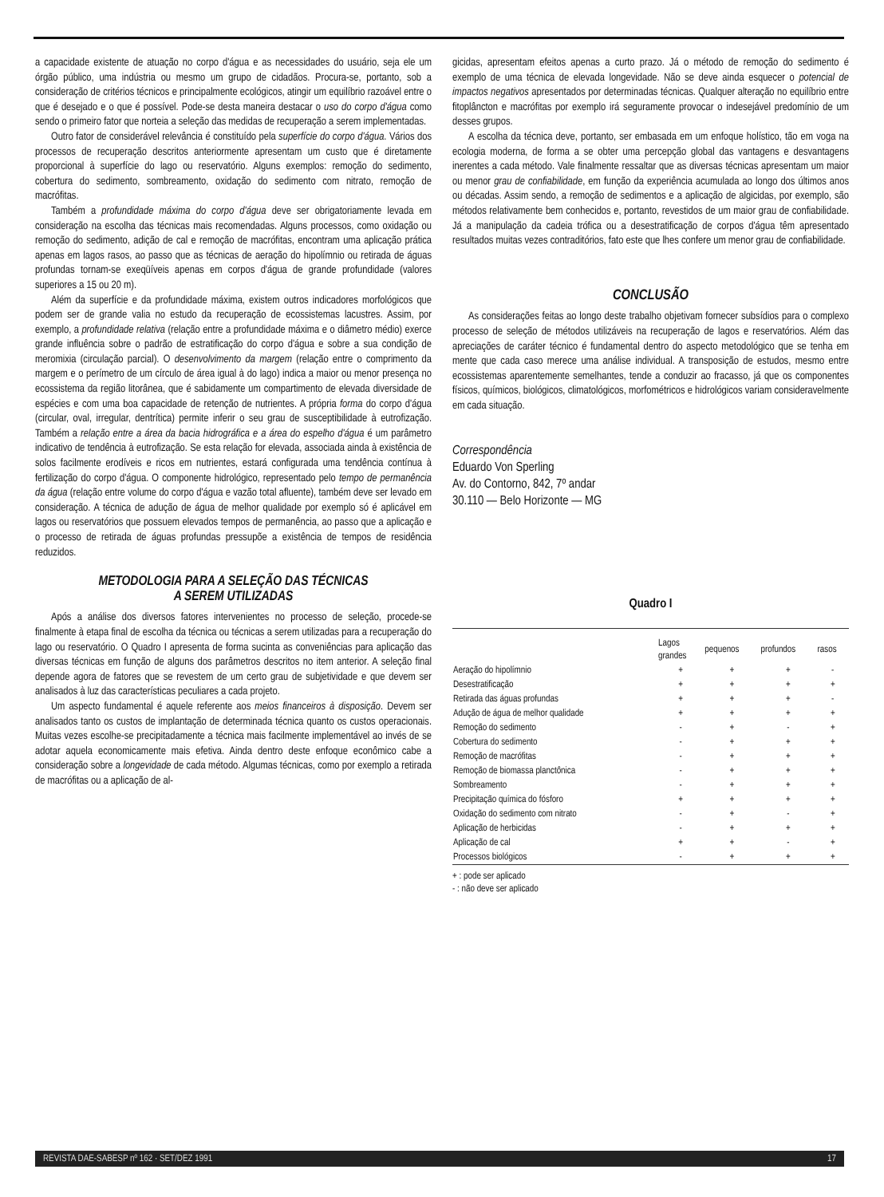a capacidade existente de atuação no corpo d'água e as necessidades do usuário, seja ele um órgão público, uma indústria ou mesmo um grupo de cidadãos. Procura-se, portanto, sob a consideração de critérios técnicos e principalmente ecológicos, atingir um equilíbrio razoável entre o que é desejado e o que é possível. Pode-se desta maneira destacar o uso do corpo d'água como sendo o primeiro fator que norteia a seleção das medidas de recuperação a serem implementadas.
Outro fator de considerável relevância é constituído pela superfície do corpo d'água. Vários dos processos de recuperação descritos anteriormente apresentam um custo que é diretamente proporcional à superfície do lago ou reservatório. Alguns exemplos: remoção do sedimento, cobertura do sedimento, sombreamento, oxidação do sedimento com nitrato, remoção de macrófitas.
Também a profundidade máxima do corpo d'água deve ser obrigatoriamente levada em consideração na escolha das técnicas mais recomendadas. Alguns processos, como oxidação ou remoção do sedimento, adição de cal e remoção de macrófitas, encontram uma aplicação prática apenas em lagos rasos, ao passo que as técnicas de aeração do hipolímnio ou retirada de águas profundas tornam-se exeqüíveis apenas em corpos d'água de grande profundidade (valores superiores a 15 ou 20 m).
Além da superfície e da profundidade máxima, existem outros indicadores morfológicos que podem ser de grande valia no estudo da recuperação de ecossistemas lacustres. Assim, por exemplo, a profundidade relativa (relação entre a profundidade máxima e o diâmetro médio) exerce grande influência sobre o padrão de estratificação do corpo d'água e sobre a sua condição de meromixia (circulação parcial). O desenvolvimento da margem (relação entre o comprimento da margem e o perímetro de um círculo de área igual à do lago) indica a maior ou menor presença no ecossistema da região litorânea, que é sabidamente um compartimento de elevada diversidade de espécies e com uma boa capacidade de retenção de nutrientes. A própria forma do corpo d'água (circular, oval, irregular, dentrítica) permite inferir o seu grau de susceptibilidade à eutrofização. Também a relação entre a área da bacia hidrográfica e a área do espelho d'água é um parâmetro indicativo de tendência à eutrofização. Se esta relação for elevada, associada ainda à existência de solos facilmente erodíveis e ricos em nutrientes, estará configurada uma tendência contínua à fertilização do corpo d'água. O componente hidrológico, representado pelo tempo de permanência da água (relação entre volume do corpo d'água e vazão total afluente), também deve ser levado em consideração. A técnica de adução de água de melhor qualidade por exemplo só é aplicável em lagos ou reservatórios que possuem elevados tempos de permanência, ao passo que a aplicação e o processo de retirada de águas profundas pressupõe a existência de tempos de residência reduzidos.
METODOLOGIA PARA A SELEÇÃO DAS TÉCNICAS
A SEREM UTILIZADAS
Após a análise dos diversos fatores intervenientes no processo de seleção, procede-se finalmente à etapa final de escolha da técnica ou técnicas a serem utilizadas para a recuperação do lago ou reservatório. O Quadro I apresenta de forma sucinta as conveniências para aplicação das diversas técnicas em função de alguns dos parâmetros descritos no item anterior. A seleção final depende agora de fatores que se revestem de um certo grau de subjetividade e que devem ser analisados à luz das características peculiares a cada projeto.
Um aspecto fundamental é aquele referente aos meios financeiros à disposição. Devem ser analisados tanto os custos de implantação de determinada técnica quanto os custos operacionais. Muitas vezes escolhe-se precipitadamente a técnica mais facilmente implementável ao invés de se adotar aquela economicamente mais efetiva. Ainda dentro deste enfoque econômico cabe a consideração sobre a longevidade de cada método. Algumas técnicas, como por exemplo a retirada de macrófitas ou a aplicação de al-
gicidas, apresentam efeitos apenas a curto prazo. Já o método de remoção do sedimento é exemplo de uma técnica de elevada longevidade. Não se deve ainda esquecer o potencial de impactos negativos apresentados por determinadas técnicas. Qualquer alteração no equilíbrio entre fitoplâncton e macrófitas por exemplo irá seguramente provocar o indesejável predomínio de um desses grupos.
A escolha da técnica deve, portanto, ser embasada em um enfoque holístico, tão em voga na ecologia moderna, de forma a se obter uma percepção global das vantagens e desvantagens inerentes a cada método. Vale finalmente ressaltar que as diversas técnicas apresentam um maior ou menor grau de confiabilidade, em função da experiência acumulada ao longo dos últimos anos ou décadas. Assim sendo, a remoção de sedimentos e a aplicação de algicidas, por exemplo, são métodos relativamente bem conhecidos e, portanto, revestidos de um maior grau de confiabilidade. Já a manipulação da cadeia trófica ou a desestratificação de corpos d'água têm apresentado resultados muitas vezes contraditórios, fato este que lhes confere um menor grau de confiabilidade.
CONCLUSÃO
As considerações feitas ao longo deste trabalho objetivam fornecer subsídios para o complexo processo de seleção de métodos utilizáveis na recuperação de lagos e reservatórios. Além das apreciações de caráter técnico é fundamental dentro do aspecto metodológico que se tenha em mente que cada caso merece uma análise individual. A transposição de estudos, mesmo entre ecossistemas aparentemente semelhantes, tende a conduzir ao fracasso, já que os componentes físicos, químicos, biológicos, climatológicos, morfométricos e hidrológicos variam consideravelmente em cada situação.
Correspondência
Eduardo Von Sperling
Av. do Contorno, 842, 7º andar
30.110 — Belo Horizonte — MG
Quadro I
| | Lagos grandes | pequenos | profundos | rasos |
| --- | --- | --- | --- | --- |
| Aeração do hipolímnio | + | + | + | - |
| Desestratificação | + | + | + | + |
| Retirada das águas profundas | + | + | + | - |
| Adução de água de melhor qualidade | + | + | + | + |
| Remoção do sedimento | - | + | - | + |
| Cobertura do sedimento | - | + | + | + |
| Remoção de macrófitas | - | + | + | + |
| Remoção de biomassa planctônica | - | + | + | + |
| Sombreamento | - | + | + | + |
| Precipitação química do fósforo | + | + | + | + |
| Oxidação do sedimento com nitrato | - | + | - | + |
| Aplicação de herbicidas | - | + | + | + |
| Aplicação de cal | + | + | - | + |
| Processos biológicos | - | + | + | + |
+ : pode ser aplicado
- : não deve ser aplicado
REVISTA DAE-SABESP nº 162 · SET/DEZ 1991 17